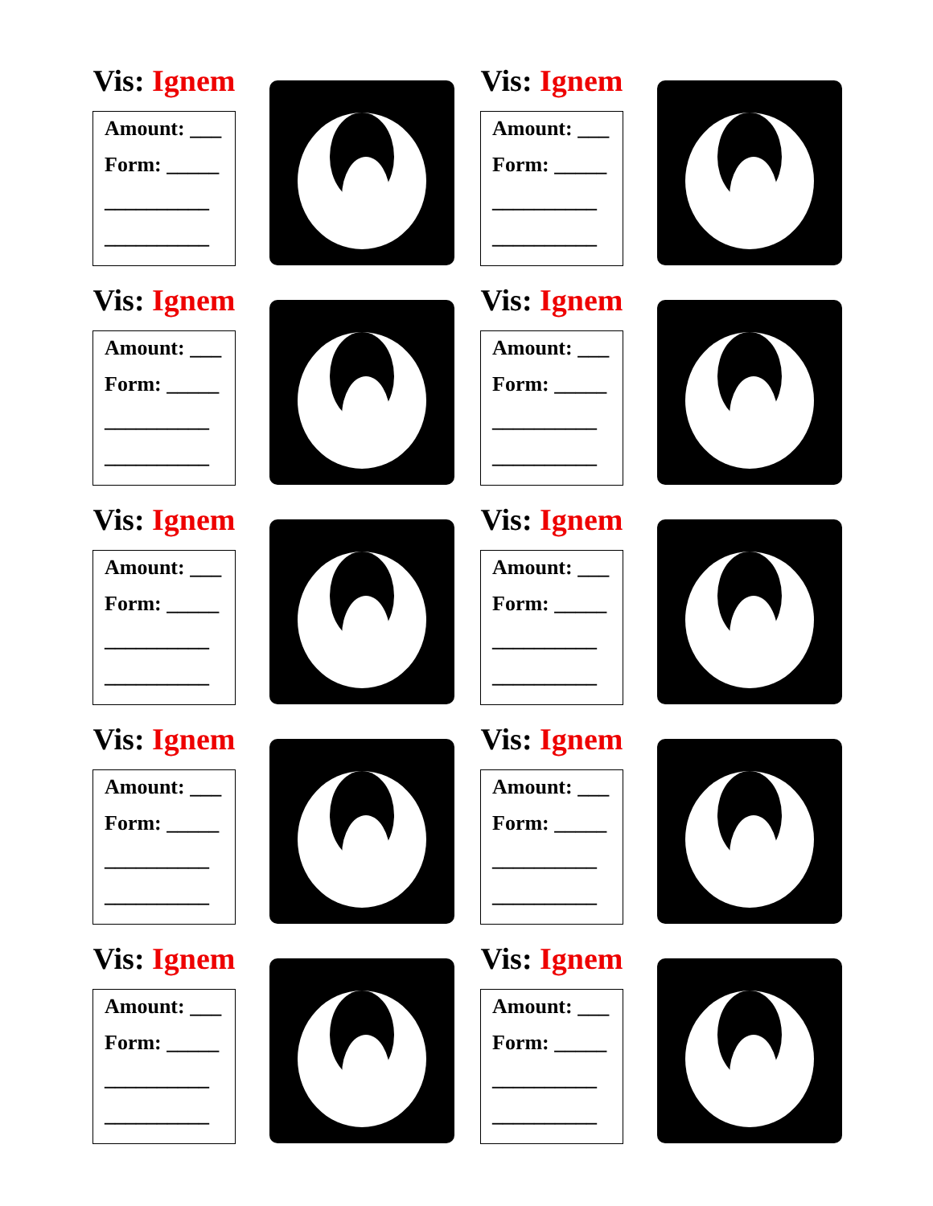Vis: Ignem
Amount: ___
Form: _____
__________
__________
Vis: Ignem
Amount: ___
Form: _____
__________
__________
Vis: Ignem
Amount: ___
Form: _____
__________
__________
Vis: Ignem
Amount: ___
Form: _____
__________
__________
Vis: Ignem
Amount: ___
Form: _____
__________
__________
Vis: Ignem
Amount: ___
Form: _____
__________
__________
Vis: Ignem
Amount: ___
Form: _____
__________
__________
Vis: Ignem
Amount: ___
Form: _____
__________
__________
Vis: Ignem
Amount: ___
Form: _____
__________
__________
Vis: Ignem
Amount: ___
Form: _____
__________
__________